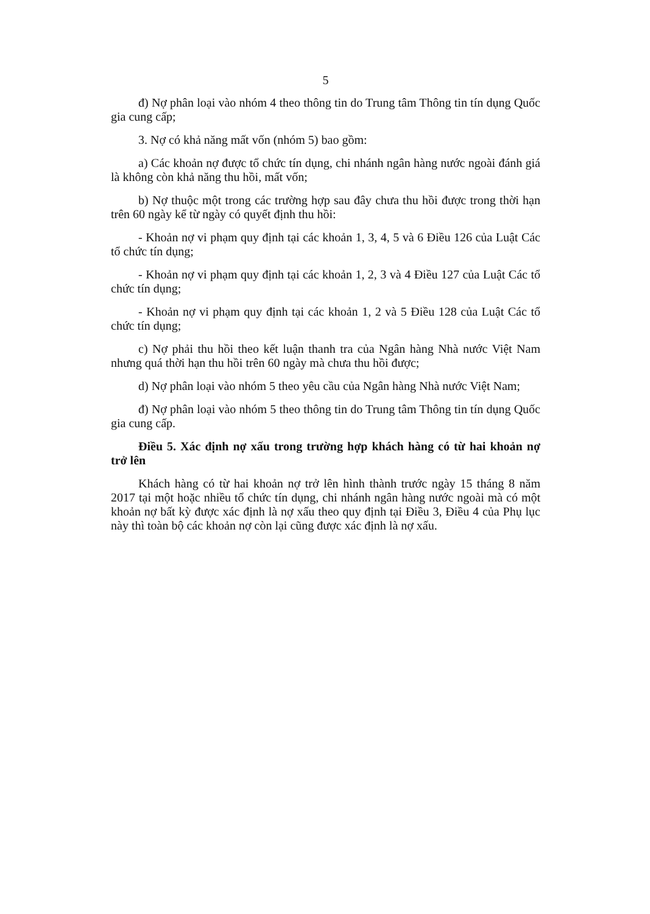5
đ) Nợ phân loại vào nhóm 4 theo thông tin do Trung tâm Thông tin tín dụng Quốc gia cung cấp;
3. Nợ có khả năng mất vốn (nhóm 5) bao gồm:
a) Các khoản nợ được tổ chức tín dụng, chi nhánh ngân hàng nước ngoài đánh giá là không còn khả năng thu hồi, mất vốn;
b) Nợ thuộc một trong các trường hợp sau đây chưa thu hồi được trong thời hạn trên 60 ngày kể từ ngày có quyết định thu hồi:
- Khoản nợ vi phạm quy định tại các khoản 1, 3, 4, 5 và 6 Điều 126 của Luật Các tổ chức tín dụng;
- Khoản nợ vi phạm quy định tại các khoản 1, 2, 3 và 4 Điều 127 của Luật Các tổ chức tín dụng;
- Khoản nợ vi phạm quy định tại các khoản 1, 2 và 5 Điều 128 của Luật Các tổ chức tín dụng;
c) Nợ phải thu hồi theo kết luận thanh tra của Ngân hàng Nhà nước Việt Nam nhưng quá thời hạn thu hồi trên 60 ngày mà chưa thu hồi được;
d) Nợ phân loại vào nhóm 5 theo yêu cầu của Ngân hàng Nhà nước Việt Nam;
đ) Nợ phân loại vào nhóm 5 theo thông tin do Trung tâm Thông tin tín dụng Quốc gia cung cấp.
Điều 5. Xác định nợ xấu trong trường hợp khách hàng có từ hai khoản nợ trở lên
Khách hàng có từ hai khoản nợ trở lên hình thành trước ngày 15 tháng 8 năm 2017 tại một hoặc nhiều tổ chức tín dụng, chi nhánh ngân hàng nước ngoài mà có một khoản nợ bất kỳ được xác định là nợ xấu theo quy định tại Điều 3, Điều 4 của Phụ lục này thì toàn bộ các khoản nợ còn lại cũng được xác định là nợ xấu.